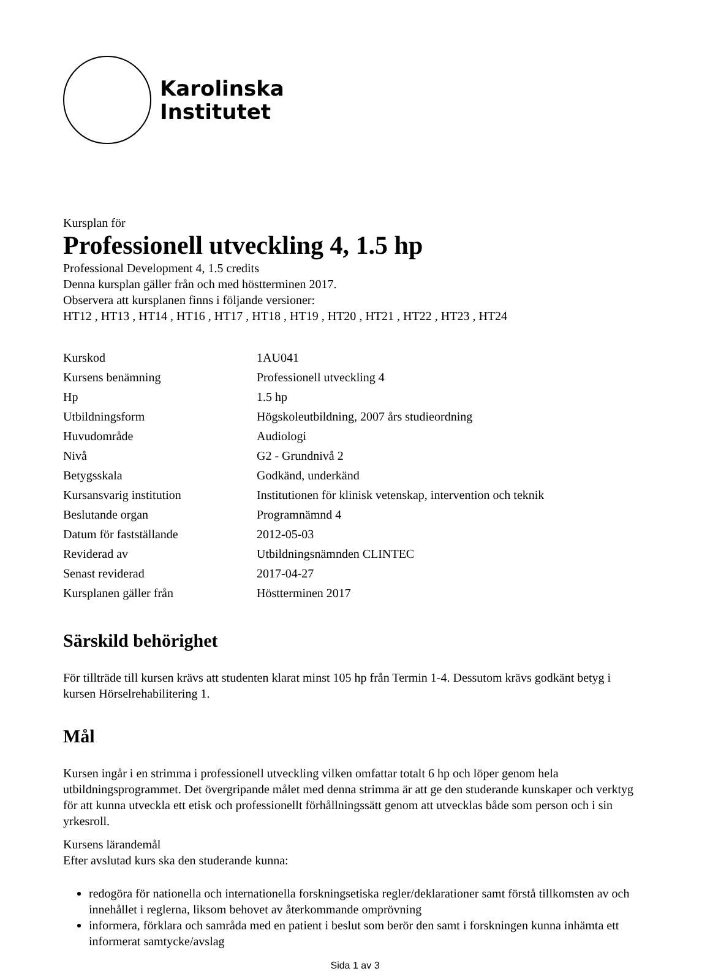Karolinska
Institutet
Kursplan för
Professionell utveckling 4, 1.5 hp
Professional Development 4, 1.5 credits
Denna kursplan gäller från och med höstterminen 2017.
Observera att kursplanen finns i följande versioner:
HT12 , HT13 , HT14 , HT16 , HT17 , HT18 , HT19 , HT20 , HT21 , HT22 , HT23 , HT24
| Kurskod | 1AU041 |
| Kursens benämning | Professionell utveckling 4 |
| Hp | 1.5 hp |
| Utbildningsform | Högskoleutbildning, 2007 års studieordning |
| Huvudområde | Audiologi |
| Nivå | G2 - Grundnivå 2 |
| Betygsskala | Godkänd, underkänd |
| Kursansvarig institution | Institutionen för klinisk vetenskap, intervention och teknik |
| Beslutande organ | Programnämnd 4 |
| Datum för fastställande | 2012-05-03 |
| Reviderad av | Utbildningsnämnden CLINTEC |
| Senast reviderad | 2017-04-27 |
| Kursplanen gäller från | Höstterminen 2017 |
Särskild behörighet
För tillträde till kursen krävs att studenten klarat minst 105 hp från Termin 1-4. Dessutom krävs godkänt betyg i kursen Hörselrehabilitering 1.
Mål
Kursen ingår i en strimma i professionell utveckling vilken omfattar totalt 6 hp och löper genom hela utbildningsprogrammet. Det övergripande målet med denna strimma är att ge den studerande kunskaper och verktyg för att kunna utveckla ett etisk och professionellt förhållningssätt genom att utvecklas både som person och i sin yrkesroll.
Kursens lärandemål
Efter avslutad kurs ska den studerande kunna:
redogöra för nationella och internationella forskningsetiska regler/deklarationer samt förstå tillkomsten av och innehållet i reglerna, liksom behovet av återkommande omprövning
informera, förklara och samråda med en patient i beslut som berör den samt i forskningen kunna inhämta ett informerat samtycke/avslag
Sida 1 av 3